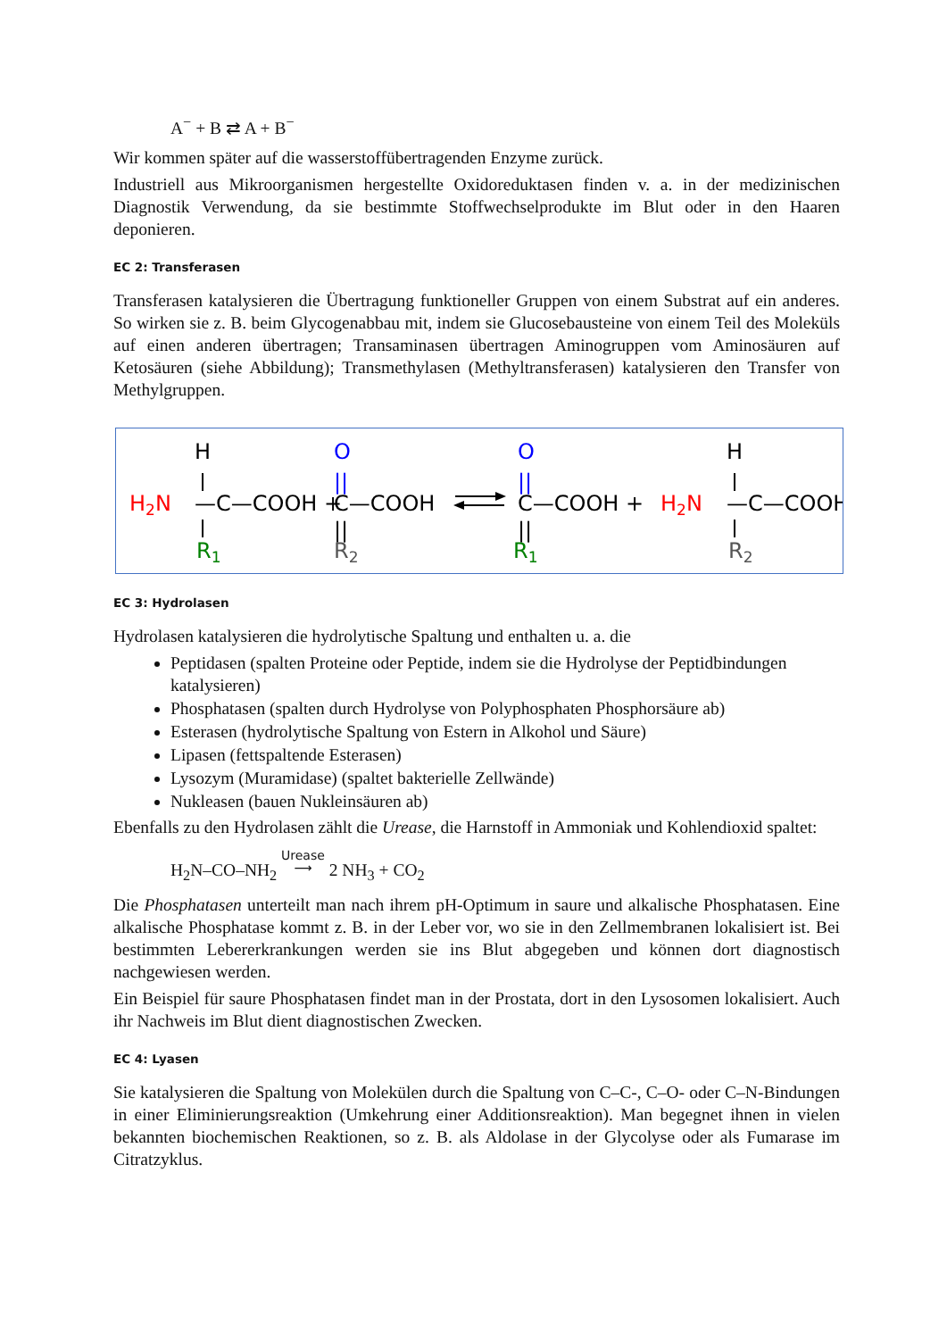A<sup>−</sup> + B ⇄ A + B<sup>−</sup>
Wir kommen später auf die wasserstoffübertragenden Enzyme zurück.
Industriell aus Mikroorganismen hergestellte Oxidoreduktasen finden v. a. in der medizinischen Diagnostik Verwendung, da sie bestimmte Stoffwechselprodukte im Blut oder in den Haaren deponieren.
EC 2: Transferasen
Transferasen katalysieren die Übertragung funktioneller Gruppen von einem Substrat auf ein anderes. So wirken sie z. B. beim Glycogenabbau mit, indem sie Glucosebausteine von einem Teil des Moleküls auf einen anderen übertragen; Transaminasen übertragen Aminogruppen vom Aminosäuren auf Ketosäuren (siehe Abbildung); Transmethylasen (Methyltransferasen) katalysieren den Transfer von Methylgruppen.
H
H2N
—C—COOH +
R1
O
||
C—COOH
||
R2
O
||
C—COOH +
||
R1
H2N
H
—C—COOH
R2
EC 3: Hydrolasen
Hydrolasen katalysieren die hydrolytische Spaltung und enthalten u. a. die
Peptidasen (spalten Proteine oder Peptide, indem sie die Hydrolyse der Peptidbindungen katalysieren)
Phosphatasen (spalten durch Hydrolyse von Polyphosphaten Phosphorsäure ab)
Esterasen (hydrolytische Spaltung von Estern in Alkohol und Säure)
Lipasen (fettspaltende Esterasen)
Lysozym (Muramidase) (spaltet bakterielle Zellwände)
Nukleasen (bauen Nukleinsäuren ab)
Ebenfalls zu den Hydrolasen zählt die Urease, die Harnstoff in Ammoniak und Kohlendioxid spaltet:
H<sub>2</sub>N–CO–NH<sub>2</sub> Urease
⟶ 2 NH<sub>3</sub> + CO<sub>2</sub>
Die Phosphatasen unterteilt man nach ihrem pH-Optimum in saure und alkalische Phosphatasen. Eine alkalische Phosphatase kommt z. B. in der Leber vor, wo sie in den Zellmembranen lokalisiert ist. Bei bestimmten Lebererkrankungen werden sie ins Blut abgegeben und können dort diagnostisch nachgewiesen werden.
Ein Beispiel für saure Phosphatasen findet man in der Prostata, dort in den Lysosomen lokalisiert. Auch ihr Nachweis im Blut dient diagnostischen Zwecken.
EC 4: Lyasen
Sie katalysieren die Spaltung von Molekülen durch die Spaltung von C–C-, C–O- oder C–N-Bindungen in einer Eliminierungsreaktion (Umkehrung einer Additionsreaktion). Man begegnet ihnen in vielen bekannten biochemischen Reaktionen, so z. B. als Aldolase in der Glycolyse oder als Fumarase im Citratzyklus.